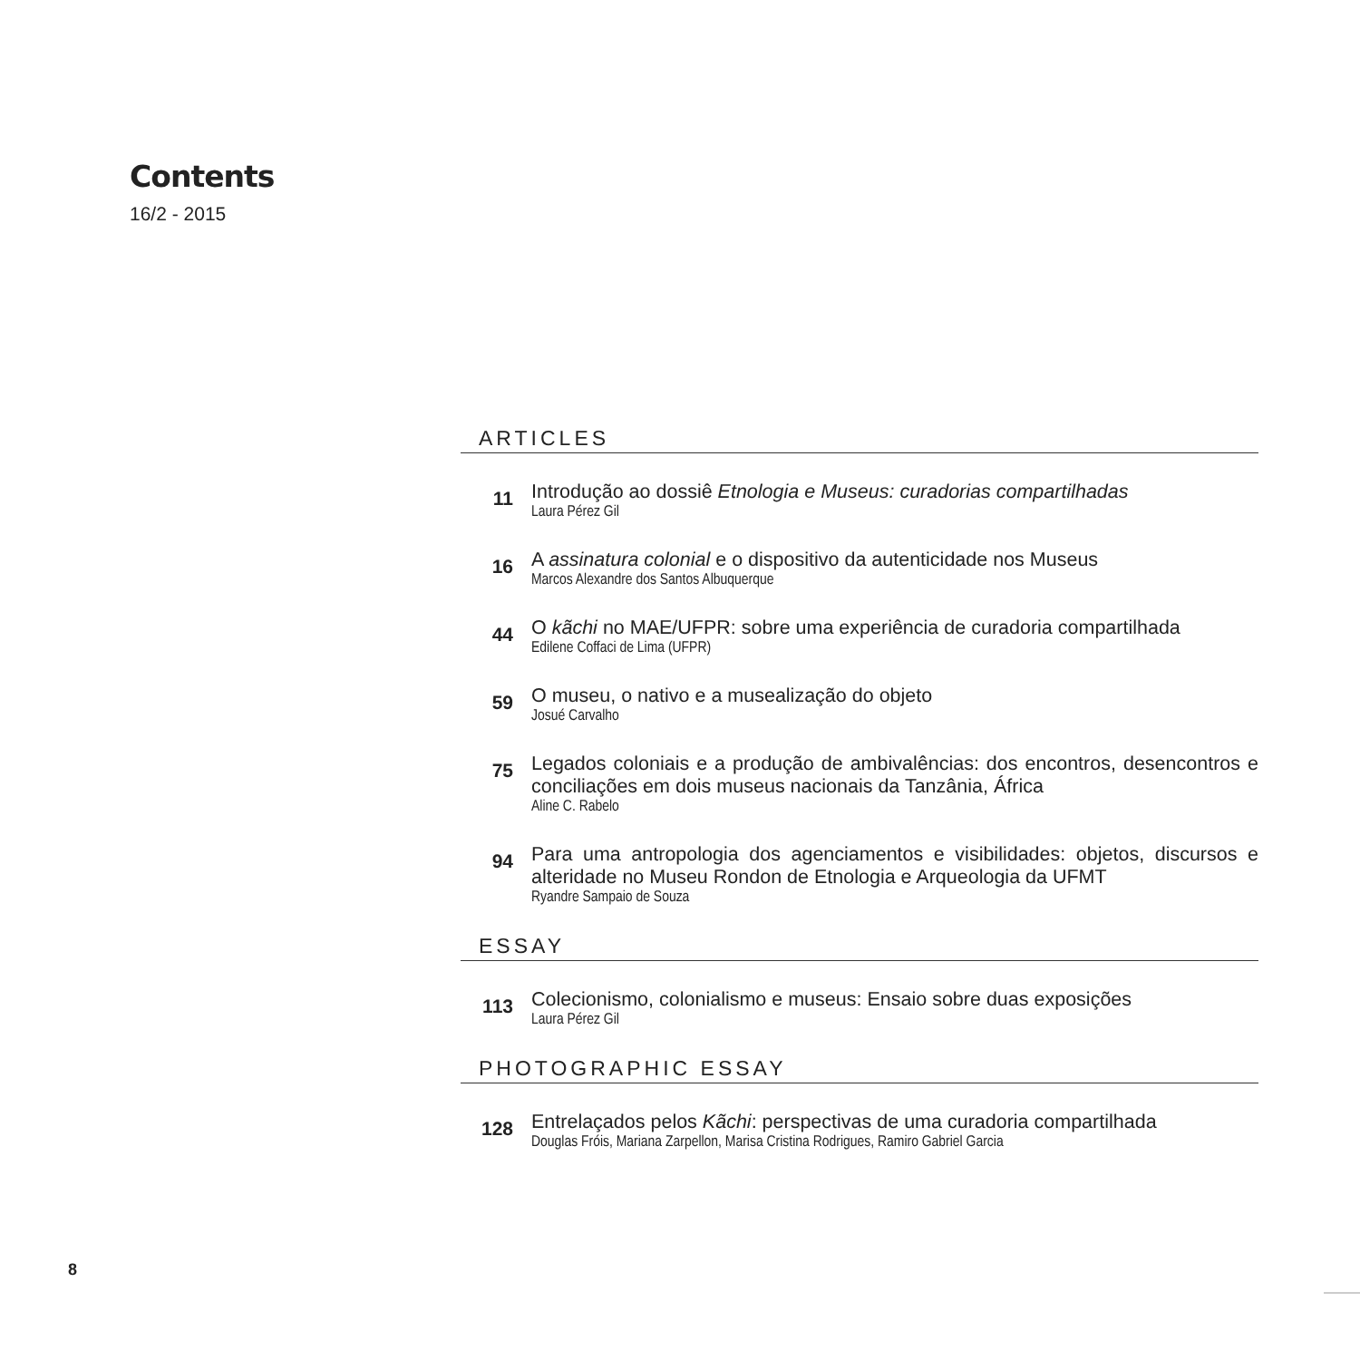Contents
16/2 - 2015
ARTICLES
11
Introdução ao dossiê Etnologia e Museus: curadorias compartilhadas
Laura Pérez Gil
16
A assinatura colonial e o dispositivo da autenticidade nos Museus
Marcos Alexandre dos Santos Albuquerque
44
O kãchi no MAE/UFPR: sobre uma experiência de curadoria compartilhada
Edilene Coffaci de Lima (UFPR)
59
O museu, o nativo e a musealização do objeto
Josué Carvalho
75
Legados coloniais e a produção de ambivalências: dos encontros, desencontros e conciliações em dois museus nacionais da Tanzânia, África
Aline C. Rabelo
94
Para uma antropologia dos agenciamentos e visibilidades: objetos, discursos e alteridade no Museu Rondon de Etnologia e Arqueologia da UFMT
Ryandre Sampaio de Souza
ESSAY
113
Colecionismo, colonialismo e museus: Ensaio sobre duas exposições
Laura Pérez Gil
PHOTOGRAPHIC ESSAY
128
Entrelaçados pelos Kãchi: perspectivas de uma curadoria compartilhada
Douglas Fróis, Mariana Zarpellon, Marisa Cristina Rodrigues, Ramiro Gabriel Garcia
8